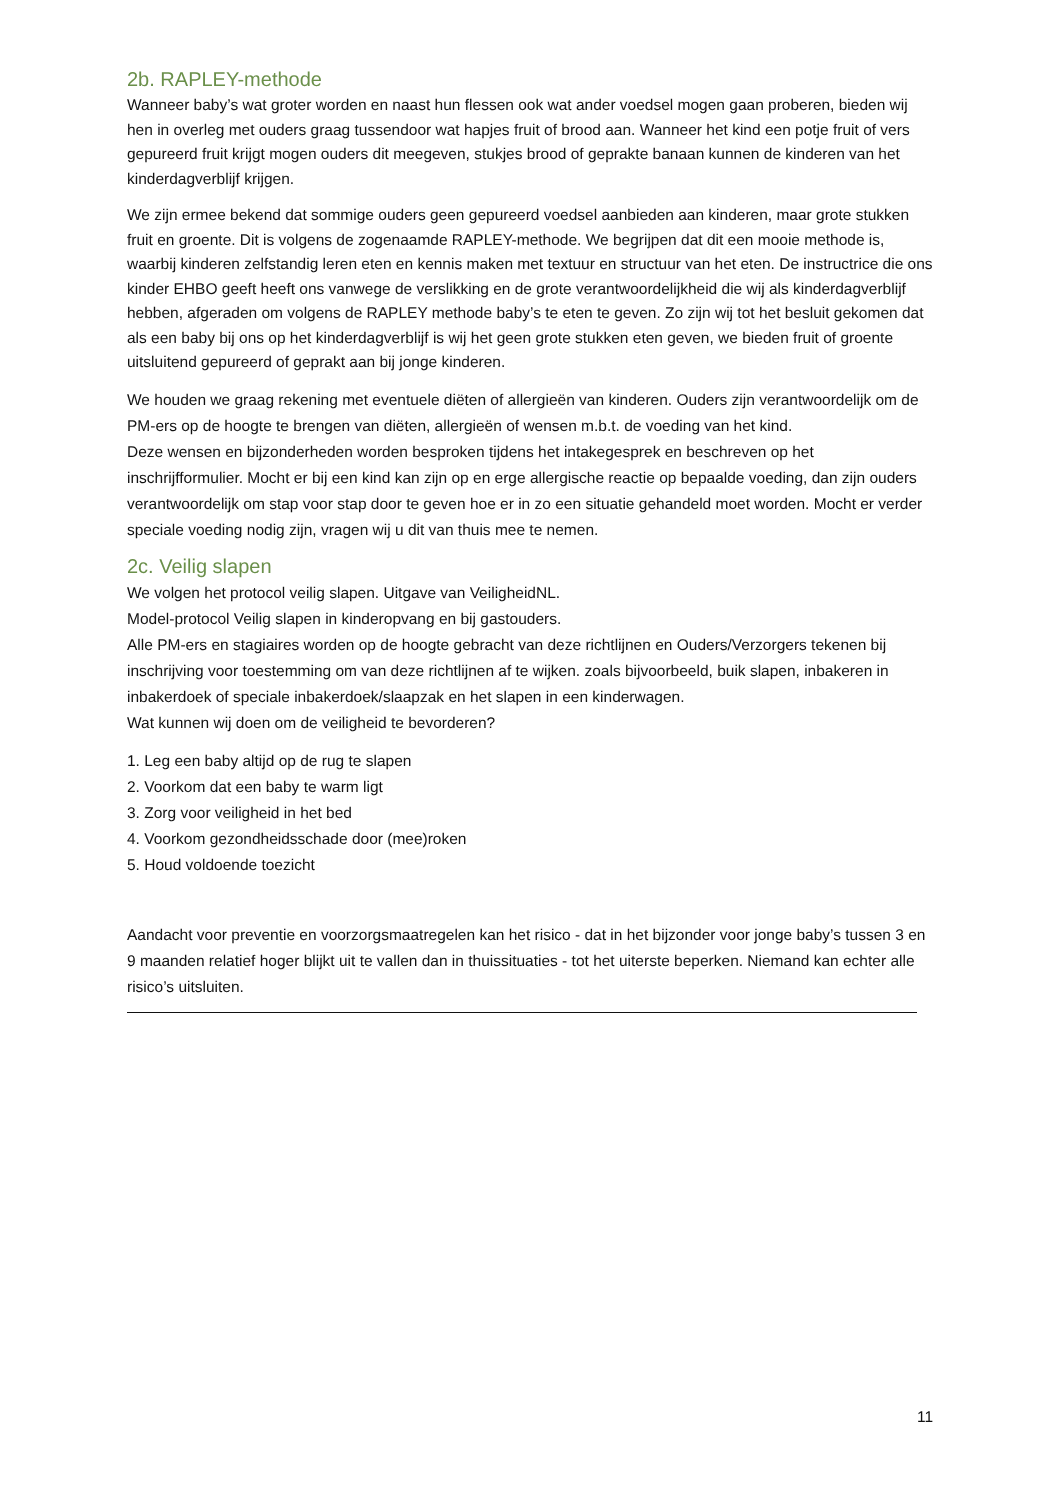2b. RAPLEY-methode
Wanneer baby’s wat groter worden en naast hun flessen ook wat ander voedsel mogen gaan proberen, bieden wij hen in overleg met ouders graag tussendoor wat hapjes fruit of brood aan. Wanneer het kind een potje fruit of vers gepureerd fruit krijgt mogen ouders dit meegeven, stukjes brood of geprakte banaan kunnen de kinderen van het kinderdagverblijf krijgen.
We zijn ermee bekend dat sommige ouders geen gepureerd voedsel aanbieden aan kinderen, maar grote stukken fruit en groente. Dit is volgens de zogenaamde RAPLEY-methode. We begrijpen dat dit een mooie methode is, waarbij kinderen zelfstandig leren eten en kennis maken met textuur en structuur van het eten. De instructrice die ons kinder EHBO geeft heeft ons vanwege de verslikking en de grote verantwoordelijkheid die wij als kinderdagverblijf hebben, afgeraden om volgens de RAPLEY methode baby’s te eten te geven. Zo zijn wij tot het besluit gekomen dat als een baby bij ons op het kinderdagverblijf is wij het geen grote stukken eten geven, we bieden fruit of groente uitsluitend gepureerd of geprakt aan bij jonge kinderen.
We houden we graag rekening met eventuele diëten of allergieën van kinderen. Ouders zijn verantwoordelijk om de PM-ers op de hoogte te brengen van diëten, allergieën of wensen m.b.t. de voeding van het kind.
Deze wensen en bijzonderheden worden besproken tijdens het intakegesprek en beschreven op het inschrijfformulier. Mocht er bij een kind kan zijn op en erge allergische reactie op bepaalde voeding, dan zijn ouders verantwoordelijk om stap voor stap door te geven hoe er in zo een situatie gehandeld moet worden. Mocht er verder speciale voeding nodig zijn, vragen wij u dit van thuis mee te nemen.
2c. Veilig slapen
We volgen het protocol veilig slapen. Uitgave van VeiligheidNL.
Model-protocol Veilig slapen in kinderopvang en bij gastouders.
Alle PM-ers en stagiaires worden op de hoogte gebracht van deze richtlijnen en Ouders/Verzorgers tekenen bij inschrijving voor toestemming om van deze richtlijnen af te wijken. zoals bijvoorbeeld, buik slapen, inbakeren in inbakerdoek of speciale inbakerdoek/slaapzak en het slapen in een kinderwagen.
Wat kunnen wij doen om de veiligheid te bevorderen?
1. Leg een baby altijd op de rug te slapen
2. Voorkom dat een baby te warm ligt
3. Zorg voor veiligheid in het bed
4. Voorkom gezondheidsschade door (mee)roken
5. Houd voldoende toezicht
Aandacht voor preventie en voorzorgsmaatregelen kan het risico - dat in het bijzonder voor jonge baby’s tussen 3 en 9 maanden relatief hoger blijkt uit te vallen dan in thuissituaties - tot het uiterste beperken. Niemand kan echter alle risico’s uitsluiten.
11